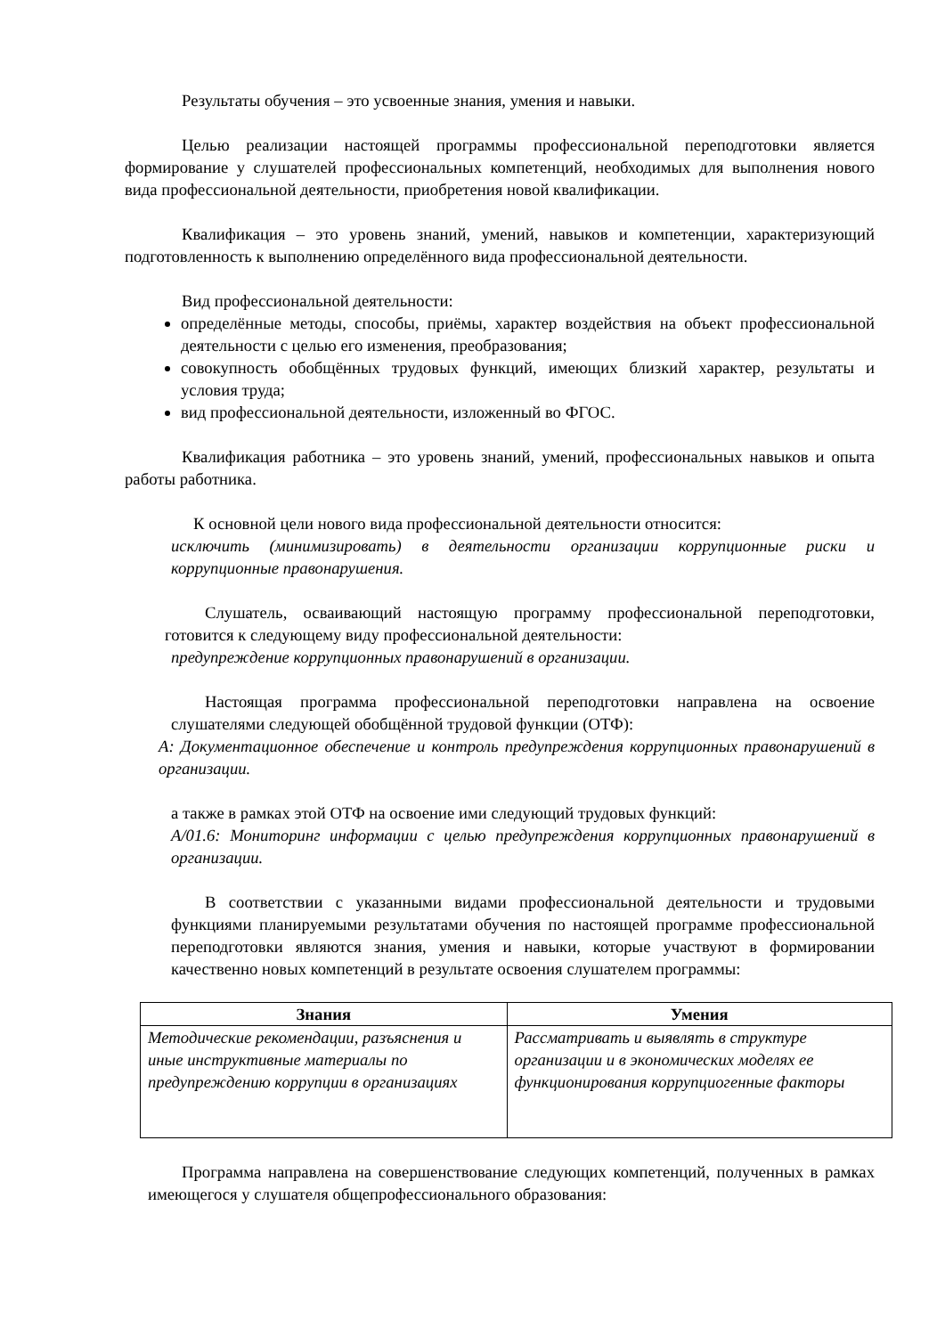Результаты обучения – это усвоенные знания, умения и навыки.
Целью реализации настоящей программы профессиональной переподготовки является формирование у слушателей профессиональных компетенций, необходимых для выполнения нового вида профессиональной деятельности, приобретения новой квалификации.
Квалификация – это уровень знаний, умений, навыков и компетенции, характеризующий подготовленность к выполнению определённого вида профессиональной деятельности.
Вид профессиональной деятельности:
определённые методы, способы, приёмы, характер воздействия на объект профессиональной деятельности с целью его изменения, преобразования;
совокупность обобщённых трудовых функций, имеющих близкий характер, результаты и условия труда;
вид профессиональной деятельности, изложенный во ФГОС.
Квалификация работника – это уровень знаний, умений, профессиональных навыков и опыта работы работника.
К основной цели нового вида профессиональной деятельности относится:
исключить (минимизировать) в деятельности организации коррупционные риски и коррупционные правонарушения.
Слушатель, осваивающий настоящую программу профессиональной переподготовки, готовится к следующему виду профессиональной деятельности:
предупреждение коррупционных правонарушений в организации.
Настоящая программа профессиональной переподготовки направлена на освоение слушателями следующей обобщённой трудовой функции (ОТФ):
А: Документационное обеспечение и контроль предупреждения коррупционных правонарушений в организации.
а также в рамках этой ОТФ на освоение ими следующий трудовых функций:
А/01.6: Мониторинг информации с целью предупреждения коррупционных правонарушений в организации.
В соответствии с указанными видами профессиональной деятельности и трудовыми функциями планируемыми результатами обучения по настоящей программе профессиональной переподготовки являются знания, умения и навыки, которые участвуют в формировании качественно новых компетенций в результате освоения слушателем программы:
| Знания | Умения |
| --- | --- |
| Методические рекомендации, разъяснения и иные инструктивные материалы по предупреждению коррупции в организациях | Рассматривать и выявлять в структуре организации и в экономических моделях ее функционирования коррупциогенные факторы |
Программа направлена на совершенствование следующих компетенций, полученных в рамках имеющегося у слушателя общепрофессионального образования: